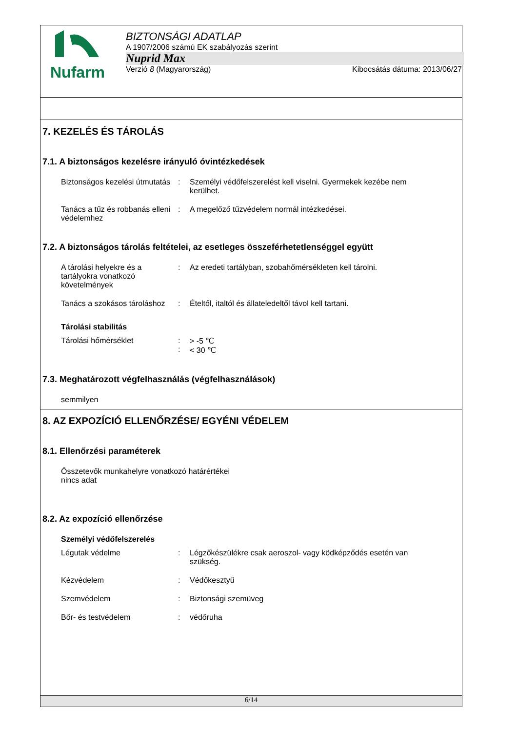Nufarm
BIZTONSÁGI ADATLAP
A 1907/2006 számú EK szabályozás szerint
Nuprid Max
Verzió 8 (Magyarország) Kibocsátás dátuma: 2013/06/27
7. KEZELÉS ÉS TÁROLÁS
7.1. A biztonságos kezelésre irányuló óvintézkedések
Biztonságos kezelési útmutatás
: Személyi védőfelszerelést kell viselni. Gyermekek kezébe nem kerülhet.
Tanács a tűz és robbanás elleni védelemhez
: A megelőző tűzvédelem normál intézkedései.
7.2. A biztonságos tárolás feltételei, az esetleges összeférhetetlenséggel együtt
A tárolási helyekre és a tartályokra vonatkozó követelmények
: Az eredeti tartályban, szobahőmérsékleten kell tárolni.
Tanács a szokásos tároláshoz
: Ételtől, italtól és állateledeltől távol kell tartani.
Tárolási stabilitás
Tárolási hőmérséklet :
:
> -5 ℃
< 30 ℃
7.3. Meghatározott végfelhasználás (végfelhasználások)
semmilyen
8. AZ EXPOZÍCIÓ ELLENŐRZÉSE/ EGYÉNI VÉDELEM
8.1. Ellenőrzési paraméterek
Összetevők munkahelyre vonatkozó határértékei
nincs adat
8.2. Az expozíció ellenőrzése
Személyi védőfelszerelés
Légutak védelme : Légzőkészülékre csak aeroszol- vagy ködképződés esetén van szükség.
Kézvédelem : Védőkesztyű
Szemvédelem : Biztonsági szemüveg
Bőr- és testvédelem : védőruha
6/14